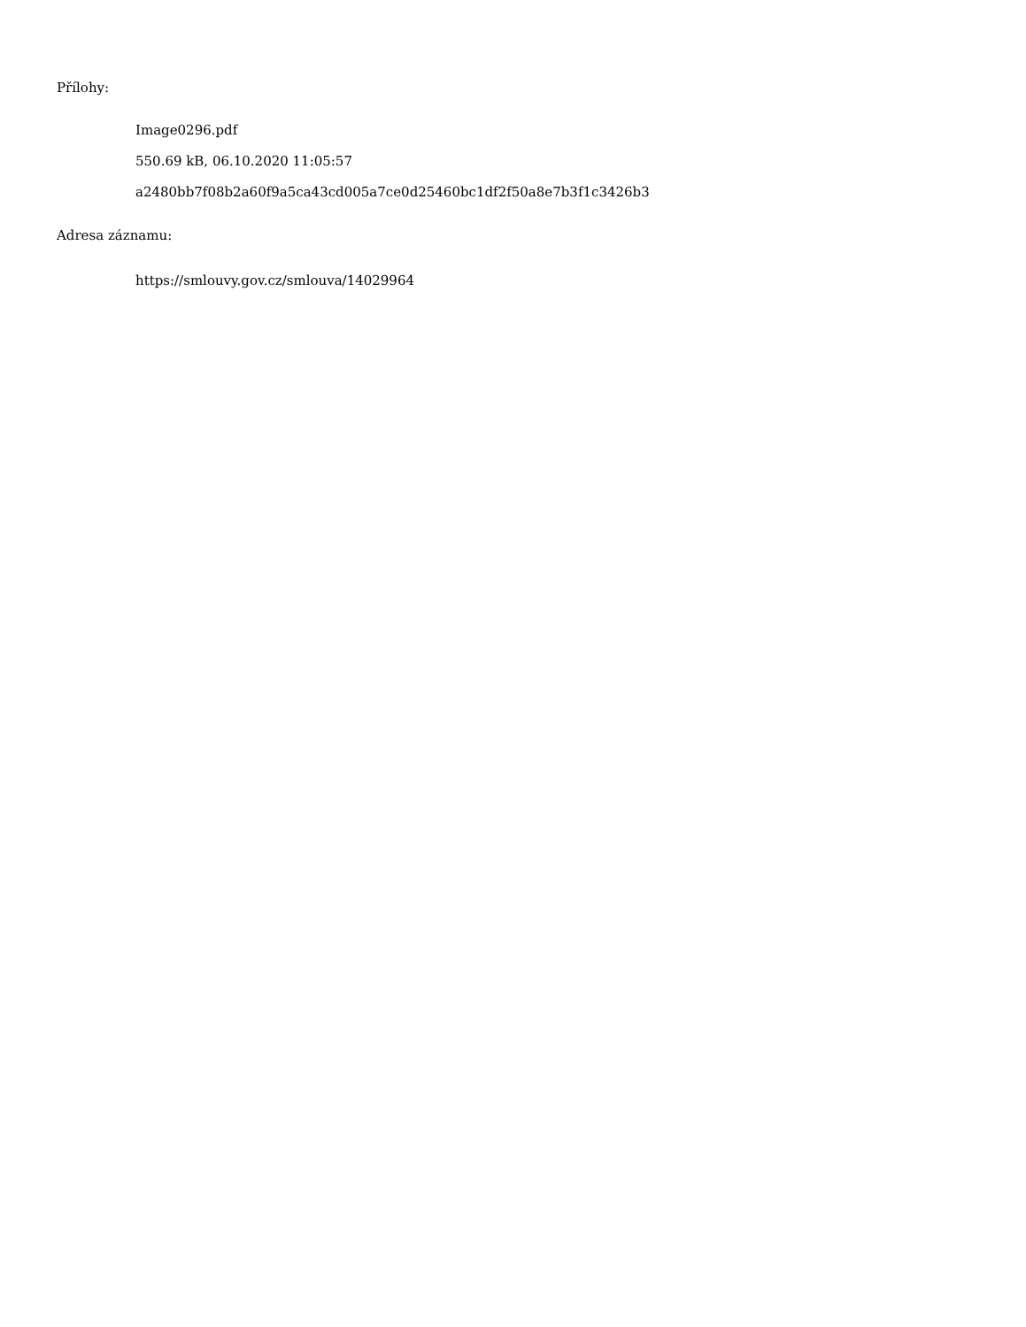Přílohy:
Image0296.pdf
550.69 kB, 06.10.2020 11:05:57
a2480bb7f08b2a60f9a5ca43cd005a7ce0d25460bc1df2f50a8e7b3f1c3426b3
Adresa záznamu:
https://smlouvy.gov.cz/smlouva/14029964